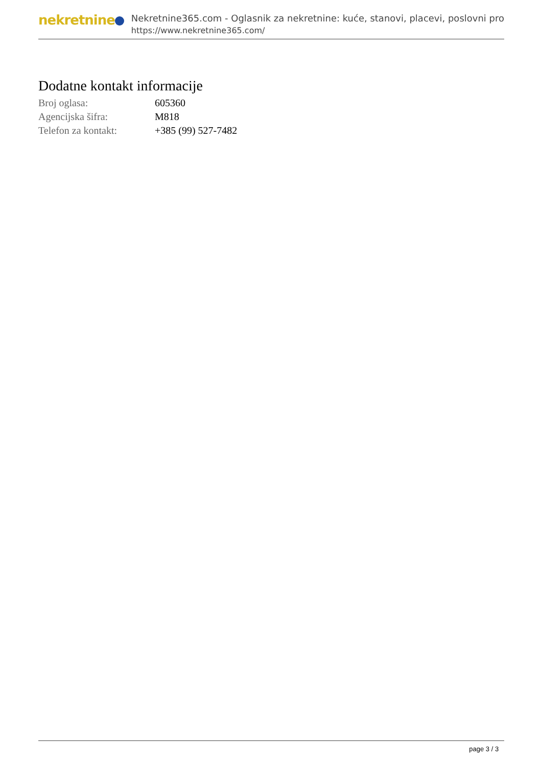nekretnine
Nekretnine365.com - Oglasnik za nekretnine: kuće, stanovi, placevi, poslovni pro
https://www.nekretnine365.com/
Dodatne kontakt informacije
| Broj oglasa: | 605360 |
| Agencijska šifra: | M818 |
| Telefon za kontakt: | +385 (99) 527-7482 |
page 3 / 3